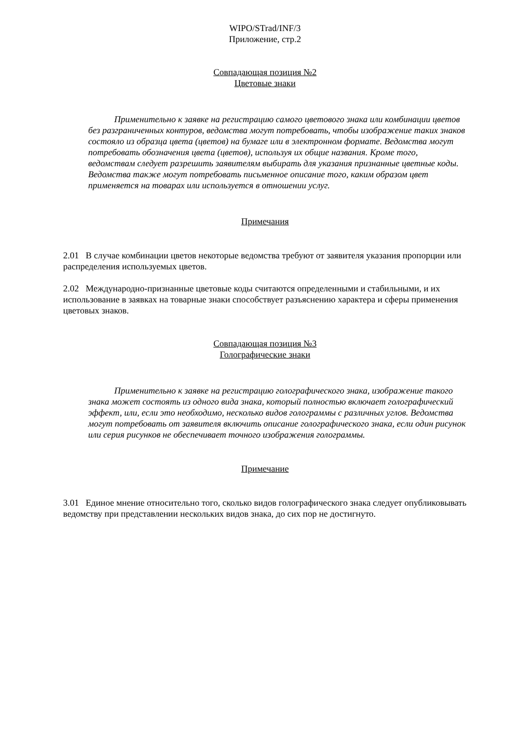WIPO/STrad/INF/3
Приложение, стр.2
Совпадающая позиция №2
Цветовые знаки
Применительно к заявке на регистрацию самого цветового знака или комбинации цветов без разграниченных контуров, ведомства могут потребовать, чтобы изображение таких знаков состояло из образца цвета (цветов) на бумаге или в электронном формате. Ведомства могут потребовать обозначения цвета (цветов), используя их общие названия. Кроме того, ведомствам следует разрешить заявителям выбирать для указания признанные цветные коды. Ведомства также могут потребовать письменное описание того, каким образом цвет применяется на товарах или используется в отношении услуг.
Примечания
2.01 В случае комбинации цветов некоторые ведомства требуют от заявителя указания пропорции или распределения используемых цветов.
2.02 Международно-признанные цветовые коды считаются определенными и стабильными, и их использование в заявках на товарные знаки способствует разъяснению характера и сферы применения цветовых знаков.
Совпадающая позиция №3
Голографические знаки
Применительно к заявке на регистрацию голографического знака, изображение такого знака может состоять из одного вида знака, который полностью включает голографический эффект, или, если это необходимо, несколько видов голограммы с различных углов. Ведомства могут потребовать от заявителя включить описание голографического знака, если один рисунок или серия рисунков не обеспечивает точного изображения голограммы.
Примечание
3.01 Единое мнение относительно того, сколько видов голографического знака следует опубликовывать ведомству при представлении нескольких видов знака, до сих пор не достигнуто.